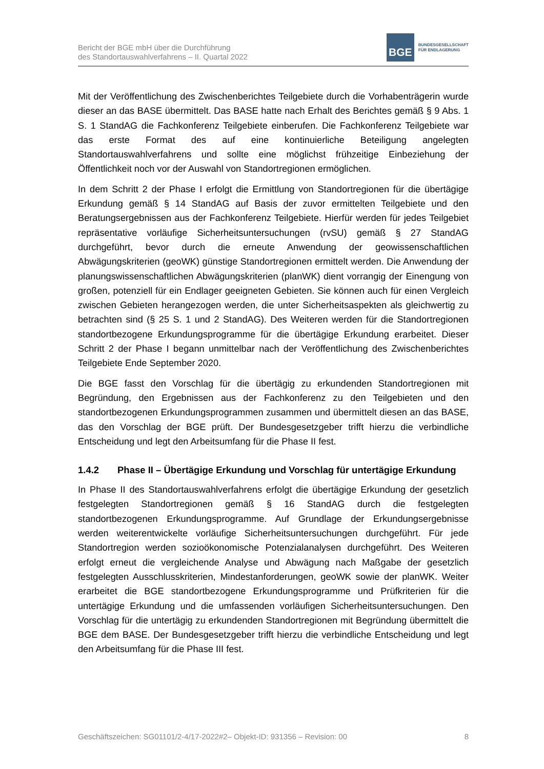Bericht der BGE mbH über die Durchführung
des Standortauswahlverfahrens – II. Quartal 2022
BGE
BUNDESGESELLSCHAFT
FÜR ENDLAGERUNG
Mit der Veröffentlichung des Zwischenberichtes Teilgebiete durch die Vorhabenträgerin wurde dieser an das BASE übermittelt. Das BASE hatte nach Erhalt des Berichtes gemäß § 9 Abs. 1 S. 1 StandAG die Fachkonferenz Teilgebiete einberufen. Die Fachkonferenz Teilgebiete war das erste Format des auf eine kontinuierliche Beteiligung angelegten Standortauswahlverfahrens und sollte eine möglichst frühzeitige Einbeziehung der Öffentlichkeit noch vor der Auswahl von Standortregionen ermöglichen.
In dem Schritt 2 der Phase I erfolgt die Ermittlung von Standortregionen für die übertägige Erkundung gemäß § 14 StandAG auf Basis der zuvor ermittelten Teilgebiete und den Beratungsergebnissen aus der Fachkonferenz Teilgebiete. Hierfür werden für jedes Teilgebiet repräsentative vorläufige Sicherheitsuntersuchungen (rvSU) gemäß § 27 StandAG durchgeführt, bevor durch die erneute Anwendung der geowissenschaftlichen Abwägungskriterien (geoWK) günstige Standortregionen ermittelt werden. Die Anwendung der planungswissenschaftlichen Abwägungskriterien (planWK) dient vorrangig der Einengung von großen, potenziell für ein Endlager geeigneten Gebieten. Sie können auch für einen Vergleich zwischen Gebieten herangezogen werden, die unter Sicherheitsaspekten als gleichwertig zu betrachten sind (§ 25 S. 1 und 2 StandAG). Des Weiteren werden für die Standortregionen standortbezogene Erkundungsprogramme für die übertägige Erkundung erarbeitet. Dieser Schritt 2 der Phase I begann unmittelbar nach der Veröffentlichung des Zwischenberichtes Teilgebiete Ende September 2020.
Die BGE fasst den Vorschlag für die übertägig zu erkundenden Standortregionen mit Begründung, den Ergebnissen aus der Fachkonferenz zu den Teilgebieten und den standortbezogenen Erkundungsprogrammen zusammen und übermittelt diesen an das BASE, das den Vorschlag der BGE prüft. Der Bundesgesetzgeber trifft hierzu die verbindliche Entscheidung und legt den Arbeitsumfang für die Phase II fest.
1.4.2 Phase II – Übertägige Erkundung und Vorschlag für untertägige Erkundung
In Phase II des Standortauswahlverfahrens erfolgt die übertägige Erkundung der gesetzlich festgelegten Standortregionen gemäß § 16 StandAG durch die festgelegten standortbezogenen Erkundungsprogramme. Auf Grundlage der Erkundungsergebnisse werden weiterentwickelte vorläufige Sicherheitsuntersuchungen durchgeführt. Für jede Standortregion werden sozioökonomische Potenzialanalysen durchgeführt. Des Weiteren erfolgt erneut die vergleichende Analyse und Abwägung nach Maßgabe der gesetzlich festgelegten Ausschlusskriterien, Mindestanforderungen, geoWK sowie der planWK. Weiter erarbeitet die BGE standortbezogene Erkundungsprogramme und Prüfkriterien für die untertägige Erkundung und die umfassenden vorläufigen Sicherheitsuntersuchungen. Den Vorschlag für die untertägig zu erkundenden Standortregionen mit Begründung übermittelt die BGE dem BASE. Der Bundesgesetzgeber trifft hierzu die verbindliche Entscheidung und legt den Arbeitsumfang für die Phase III fest.
Geschäftszeichen: SG01101/2-4/17-2022#2– Objekt-ID: 931356 – Revision: 00 8